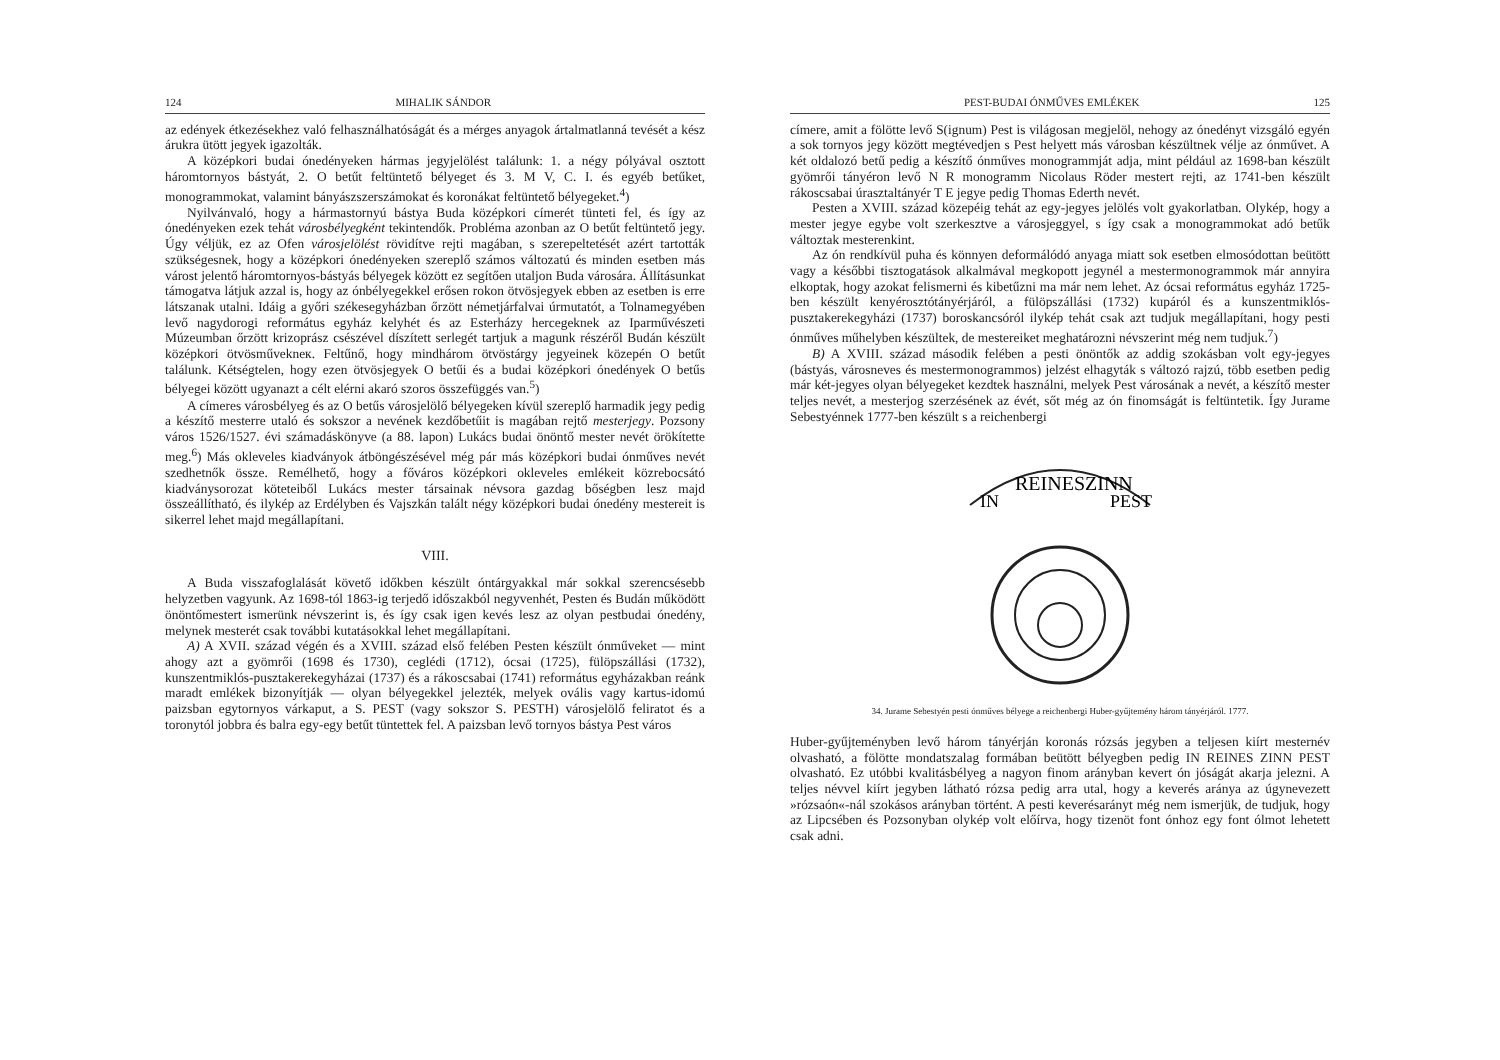124 MIHALIK SÁNDOR
az edények étkezésekhez való felhasználhatóságát és a mérges anyagok ártalmatlanná tevését a kész árukra ütött jegyek igazolták.
A középkori budai ónedényeken hármas jegyjelölést találunk: 1. a négy pólyával osztott háromtornyos bástyát, 2. O betűt feltüntető bélyeget és 3. M V, C. I. és egyéb betűket, monogrammokat, valamint bányászszerszámokat és koronákat feltüntető bélyegeket.<sup>4</sup>)
Nyilvánvaló, hogy a hármastornyú bástya Buda középkori címerét tünteti fel, és így az ónedényeken ezek tehát városbélyegként tekintendők. Probléma azonban az O betűt feltüntető jegy. Úgy véljük, ez az Ofen városjelölést rövidítve rejti magában, s szerepeltetését azért tartották szükségesnek, hogy a középkori ónedényeken szereplő számos változatú és minden esetben más várost jelentő háromtornyos-bástyás bélyegek között ez segítően utaljon Buda városára. Állításunkat támogatva látjuk azzal is, hogy az ónbélyegekkel erősen rokon ötvösjegyek ebben az esetben is erre látszanak utalni. Idáig a győri székesegyházban őrzött németjárfalvai úrmutatót, a Tolnamegyében levő nagydorogi református egyház kelyhét és az Esterházy hercegeknek az Iparművészeti Múzeumban őrzött krizoprász csészével díszített serlegét tartjuk a magunk részéről Budán készült középkori ötvösművekneк. Feltűnő, hogy mindhárom ötvöstárgy jegyeinek közepén O betűt találunk. Kétségtelen, hogy ezen ötvösjegyek O betűi és a budai középkori ónedények O betűs bélyegei között ugyanazt a célt elérni akaró szoros összefüggés van.<sup>5</sup>)
A címeres városbélyeg és az O betűs városjelölő bélyegeken kívül szereplő harmadik jegy pedig a készítő mesterre utaló és sokszor a nevének kezdőbetűit is magában rejtő mesterjegy. Pozsony város 1526/1527. évi számadáskönyve (a 88. lapon) Lukács budai önöntő mester nevét örökítette meg.<sup>6</sup>) Más okleveles kiadványok átböngészésével még pár más középkori budai ónműves nevét szedhetnők össze. Remélhető, hogy a főváros középkori okleveles emlékeit közrebocsátó kiadványsorozat köteteiből Lukács mester társainak névsora gazdag bőségben lesz majd összeállítható, és ilykép az Erdélyben és Vajszkán talált négy középkori budai ónedény mestereit is sikerrel lehet majd megállapítani.
VIII.
A Buda visszafoglalását követő időkben készült óntárgyakkal már sokkal szerencsésebb helyzetben vagyunk. Az 1698-tól 1863-ig terjedő időszakból negyvenhét, Pesten és Budán működött önöntőmestert ismerünk névszerint is, és így csak igen kevés lesz az olyan pestbudai ónedény, melynek mesterét csak további kutatásokkal lehet megállapítani.
A) A XVII. század végén és a XVIII. század első felében Pesten készült ónműveket — mint ahogy azt a gyömrői (1698 és 1730), ceglédi (1712), ócsai (1725), fülöpszállási (1732), kunszentmiklós-pusztakerekegyházai (1737) és a rákoscsabai (1741) református egyházakban reánk maradt emlékek bizonyítják — olyan bélyegekkel jelezték, melyek ovális vagy kartus-idomú paizsban egytornyos várkaput, a S. PEST (vagy sokszor S. PESTH) városjelölő feliratot és a toronytól jobbra és balra egy-egy betűt tüntettek fel. A paizsban levő tornyos bástya Pest város
PEST-BUDAI ÓNMŰVES EMLÉKEK 125
címere, amit a fölötte levő S(ignum) Pest is világosan megjelöl, nehogy az ónedényt vizsgáló egyén a sok tornyos jegy között megtévedjen s Pest helyett más városban készültnek vélje az ónművet. A két oldalozó betű pedig a készítő ónműves monogrammját adja, mint például az 1698-ban készült gyömrői tányéron levő N R monogramm Nicolaus Röder mestert rejti, az 1741-ben készült rákoscsabai úrasztaltányér T E jegye pedig Thomas Ederth nevét.
Pesten a XVIII. század közepéig tehát az egy-jegyes jelölés volt gyakorlatban. Olykép, hogy a mester jegye egybe volt szerkesztve a városjeggyel, s így csak a monogrammokat adó betűk változtak mesterenkint.
Az ón rendkívül puha és könnyen deformálódó anyaga miatt sok esetben elmosódottan beütött vagy a későbbi tisztogatások alkalmával megkopott jegynél a mestermonogrammok már annyira elkoptak, hogy azokat felismerni és kibetűzni ma már nem lehet. Az ócsai református egyház 1725-ben készült kenyérosztótányérjáról, a fülöpszállási (1732) kupáról és a kunszentmiklós-pusztakerekegyházi (1737) boroskancsóról ilykép tehát csak azt tudjuk megállapítani, hogy pesti ónműves műhelyben készültek, de mestereiket meghatározni névszerint még nem tudjuk.<sup>7</sup>)
B) A XVIII. század második felében a pesti önöntők az addig szokásban volt egy-jegyes (bástyás, városneves és mestermonogrammos) jelzést elhagyták s változó rajzú, több esetben pedig már két-jegyes olyan bélyegeket kezdtek használni, melyek Pest városának a nevét, a készítő mester teljes nevét, a mesterjog szerzésének az évét, sőt még az ón finomságát is feltüntetik. Így Jurame Sebestyénnek 1777-ben készült s a reichenbergi
IN
REINESZINN
PEST
34. Jurame Sebestyén pesti ónműves bélyege a reichenbergi Huber-gyűjtemény három tányérjáról. 1777.
Huber-gyűjteményben levő három tányérján koronás rózsás jegyben a teljesen kiírt mesternév olvasható, a fölötte mondatszalag formában beütött bélyegben pedig IN REINES ZINN PEST olvasható. Ez utóbbi kvalitásbélyeg a nagyon finom arányban kevert ón jóságát akarja jelezni. A teljes névvel kiírt jegyben látható rózsa pedig arra utal, hogy a keverés aránya az úgynevezett »rózsaón«-nál szokásos arányban történt. A pesti keverésarányt még nem ismerjük, de tudjuk, hogy az Lipcsében és Pozsonyban olykép volt előírva, hogy tizenöt font ónhoz egy font ólmot lehetett csak adni.